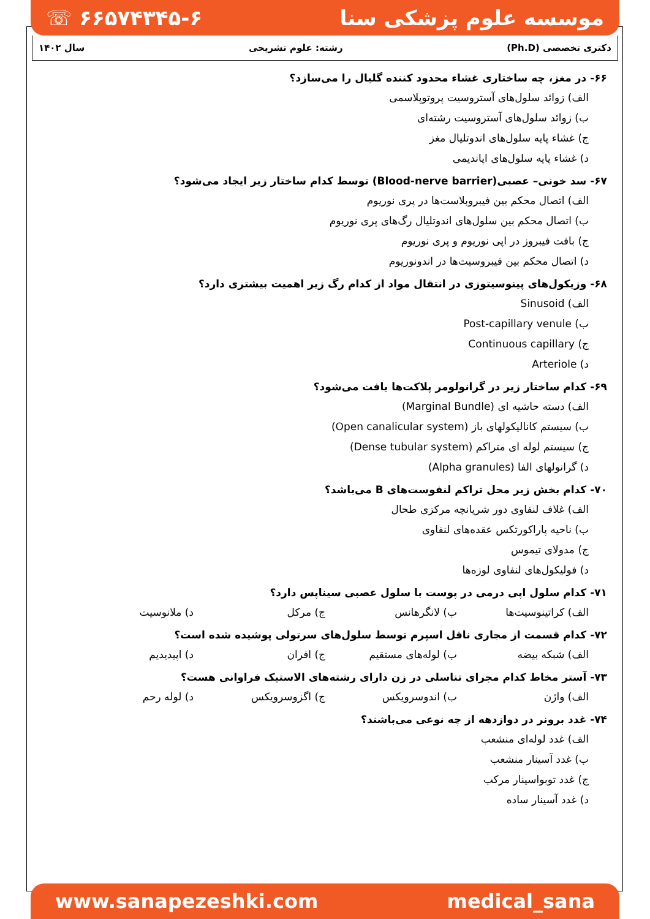☏ ۶۶۵۷۴۳۴۵-۶ موسسه علوم پزشکی سنا
دکتری تخصصی (Ph.D) رشته: علوم تشریحی سال ۱۴۰۲
۶۶- در مغز، چه ساختاری غشاء محدود کننده گلیال را می‌سازد؟
الف) زوائد سلول‌های آستروسیت پروتوپلاسمی
ب) زوائد سلول‌های آستروسیت رشته‌ای
ج) غشاء پایه سلول‌های اندوتلیال مغز
د) غشاء پایه سلول‌های اپاندیمی
۶۷- سد خونی– عصبی(Blood-nerve barrier) توسط کدام ساختار زیر ایجاد می‌شود؟
الف) اتصال محکم بین فیبروبلاست‌ها در پری نوریوم
ب) اتصال محکم بین سلول‌های اندوتلیال رگ‌های پری نوریوم
ج) بافت فیبروز در اپی نوریوم و پری نوریوم
د) اتصال محکم بین فیبروسیت‌ها در اندونوریوم
۶۸- وزیکول‌های پینوسیتوزی در انتقال مواد از کدام رگ زیر اهمیت بیشتری دارد؟
الف) Sinusoid
ب) Post-capillary venule
ج) Continuous capillary
د) Arteriole
۶۹- کدام ساختار زیر در گرانولومر پلاکت‌ها یافت می‌شود؟
الف) دسته حاشیه ای (Marginal Bundle)
ب) سیستم کانالیکولهای باز (Open canalicular system)
ج) سیستم لوله ای متراکم (Dense tubular system)
د) گرانولهای الفا (Alpha granules)
۷۰- کدام بخش زیر محل تراکم لنفوست‌های B می‌باشد؟
الف) غلاف لنفاوی دور شریانچه مرکزی طحال
ب) ناحیه پاراکورتکس عقده‌های لنفاوی
ج) مدولای تیموس
د) فولیکول‌های لنفاوی لوزه‌ها
۷۱- کدام سلول اپی درمی در پوست با سلول عصبی سیناپس دارد؟
الف) کراتینوسیت‌ها ب) لانگرهانس ج) مرکل د) ملانوسیت
۷۲- کدام قسمت از مجاری ناقل اسپرم توسط سلول‌های سرتولی پوشیده شده است؟
الف) شبکه بیضه ب) لوله‌های مستقیم ج) افران د) اپیدیدیم
۷۳- آستر مخاط کدام مجرای تناسلی در زن دارای رشته‌های الاستیک فراوانی هست؟
الف) واژن ب) اندوسرویکس ج) اگزوسرویکس د) لوله رحم
۷۴- غدد برونر در دوازدهه از چه نوعی می‌باشند؟
الف) غدد لوله‌ای منشعب
ب) غدد آسینار منشعب
ج) غدد توبواسینار مرکب
د) غدد آسینار ساده
www.sanapezeshki.com medical_sana